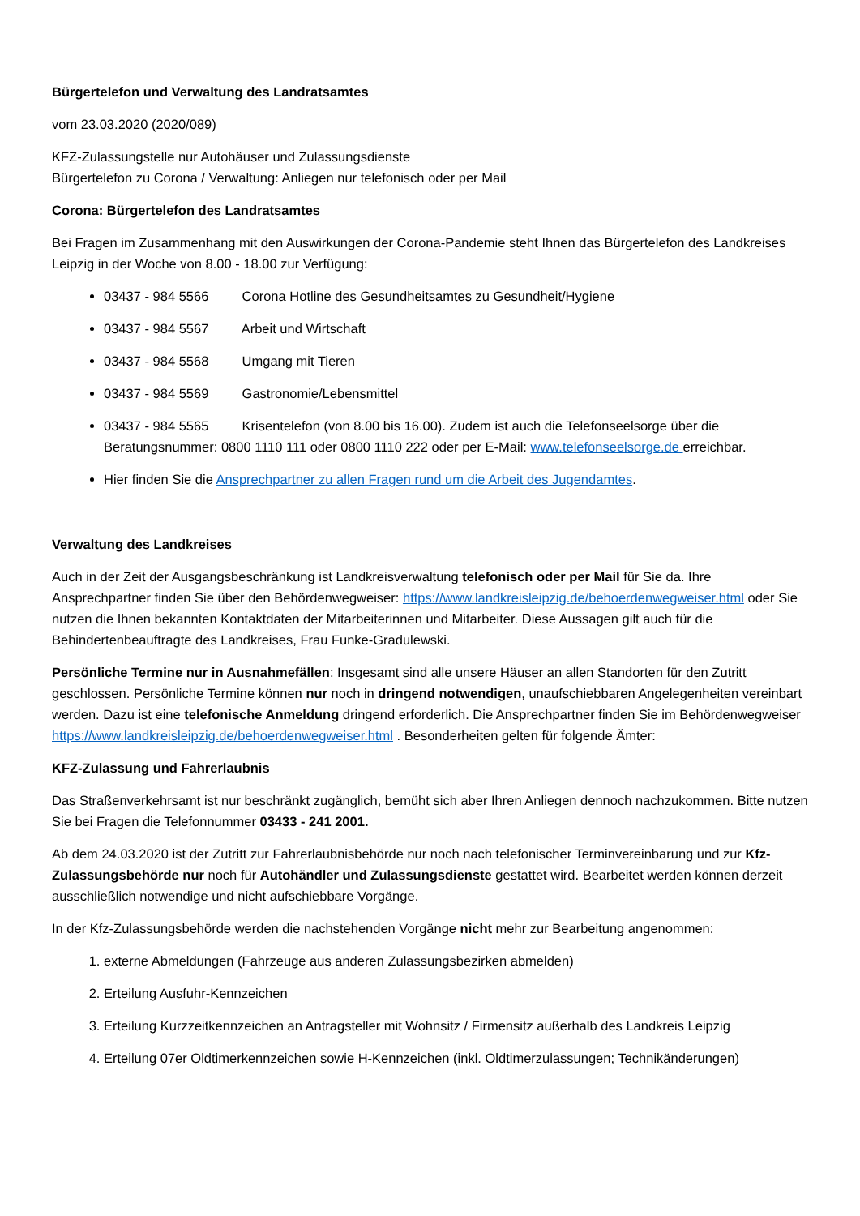Bürgertelefon und Verwaltung des Landratsamtes
vom 23.03.2020 (2020/089)
KFZ-Zulassungstelle nur Autohäuser und Zulassungsdienste
Bürgertelefon zu Corona / Verwaltung: Anliegen nur telefonisch oder per Mail
Corona: Bürgertelefon des Landratsamtes
Bei Fragen im Zusammenhang mit den Auswirkungen der Corona-Pandemie steht Ihnen das Bürgertelefon des Landkreises Leipzig in der Woche von 8.00 - 18.00 zur Verfügung:
03437 - 984 5566 Corona Hotline des Gesundheitsamtes zu Gesundheit/Hygiene
03437 - 984 5567 Arbeit und Wirtschaft
03437 - 984 5568 Umgang mit Tieren
03437 - 984 5569 Gastronomie/Lebensmittel
03437 - 984 5565 Krisentelefon (von 8.00 bis 16.00). Zudem ist auch die Telefonseelsorge über die Beratungsnummer: 0800 1110 111 oder 0800 1110 222 oder per E-Mail: www.telefonseelsorge.de erreichbar.
Hier finden Sie die Ansprechpartner zu allen Fragen rund um die Arbeit des Jugendamtes.
Verwaltung des Landkreises
Auch in der Zeit der Ausgangsbeschränkung ist Landkreisverwaltung telefonisch oder per Mail für Sie da. Ihre Ansprechpartner finden Sie über den Behördenwegweiser: https://www.landkreisleipzig.de/behoerdenwegweiser.html oder Sie nutzen die Ihnen bekannten Kontaktdaten der Mitarbeiterinnen und Mitarbeiter. Diese Aussagen gilt auch für die Behindertenbeauftragte des Landkreises, Frau Funke-Gradulewski.
Persönliche Termine nur in Ausnahmefällen: Insgesamt sind alle unsere Häuser an allen Standorten für den Zutritt geschlossen. Persönliche Termine können nur noch in dringend notwendigen, unaufschiebbaren Angelegenheiten vereinbart werden. Dazu ist eine telefonische Anmeldung dringend erforderlich. Die Ansprechpartner finden Sie im Behördenwegweiser https://www.landkreisleipzig.de/behoerdenwegweiser.html . Besonderheiten gelten für folgende Ämter:
KFZ-Zulassung und Fahrerlaubnis
Das Straßenverkehrsamt ist nur beschränkt zugänglich, bemüht sich aber Ihren Anliegen dennoch nachzukommen. Bitte nutzen Sie bei Fragen die Telefonnummer 03433 - 241 2001.
Ab dem 24.03.2020 ist der Zutritt zur Fahrerlaubnisbehörde nur noch nach telefonischer Terminvereinbarung und zur Kfz-Zulassungsbehörde nur noch für Autohändler und Zulassungsdienste gestattet wird. Bearbeitet werden können derzeit ausschließlich notwendige und nicht aufschiebbare Vorgänge.
In der Kfz-Zulassungsbehörde werden die nachstehenden Vorgänge nicht mehr zur Bearbeitung angenommen:
1. externe Abmeldungen (Fahrzeuge aus anderen Zulassungsbezirken abmelden)
2. Erteilung Ausfuhr-Kennzeichen
3. Erteilung Kurzzeitkennzeichen an Antragsteller mit Wohnsitz / Firmensitz außerhalb des Landkreis Leipzig
4. Erteilung 07er Oldtimerkennzeichen sowie H-Kennzeichen (inkl. Oldtimerzulassungen; Technikänderungen)